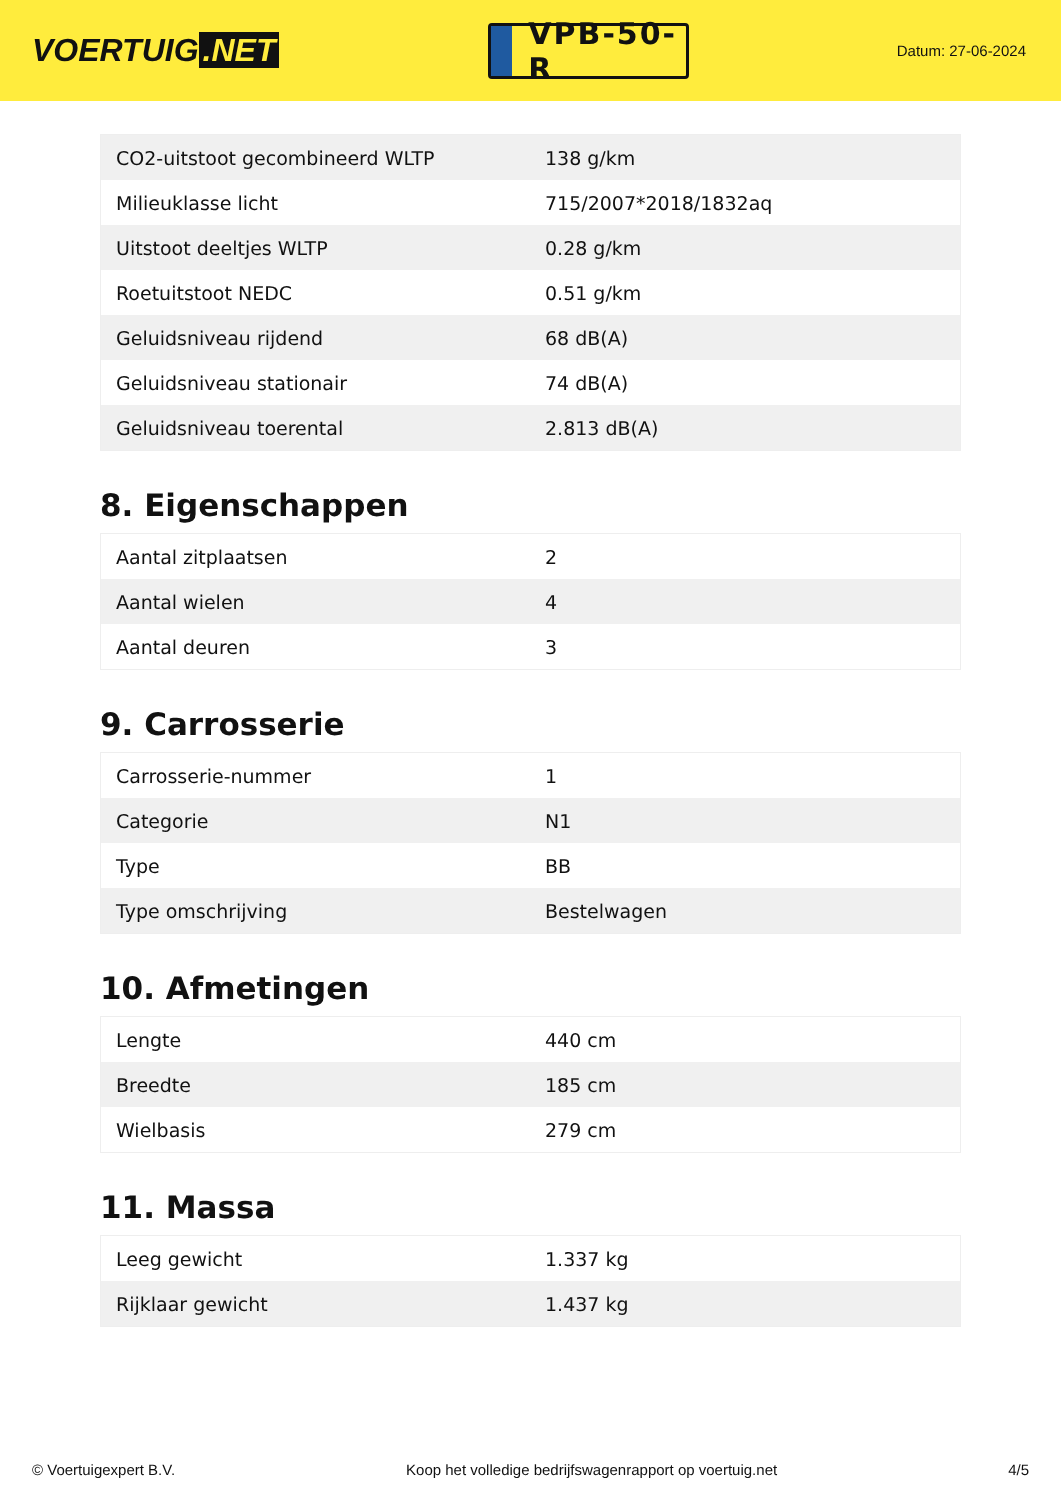VOERTUIG.NET
VPB-50-R
Datum: 27-06-2024
| CO2-uitstoot gecombineerd WLTP | 138 g/km |
| Milieuklasse licht | 715/2007*2018/1832aq |
| Uitstoot deeltjes WLTP | 0.28 g/km |
| Roetuitstoot NEDC | 0.51 g/km |
| Geluidsniveau rijdend | 68 dB(A) |
| Geluidsniveau stationair | 74 dB(A) |
| Geluidsniveau toerental | 2.813 dB(A) |
8. Eigenschappen
| Aantal zitplaatsen | 2 |
| Aantal wielen | 4 |
| Aantal deuren | 3 |
9. Carrosserie
| Carrosserie-nummer | 1 |
| Categorie | N1 |
| Type | BB |
| Type omschrijving | Bestelwagen |
10. Afmetingen
| Lengte | 440 cm |
| Breedte | 185 cm |
| Wielbasis | 279 cm |
11. Massa
| Leeg gewicht | 1.337 kg |
| Rijklaar gewicht | 1.437 kg |
© Voertuigexpert B.V. Koop het volledige bedrijfswagenrapport op voertuig.net 4/5